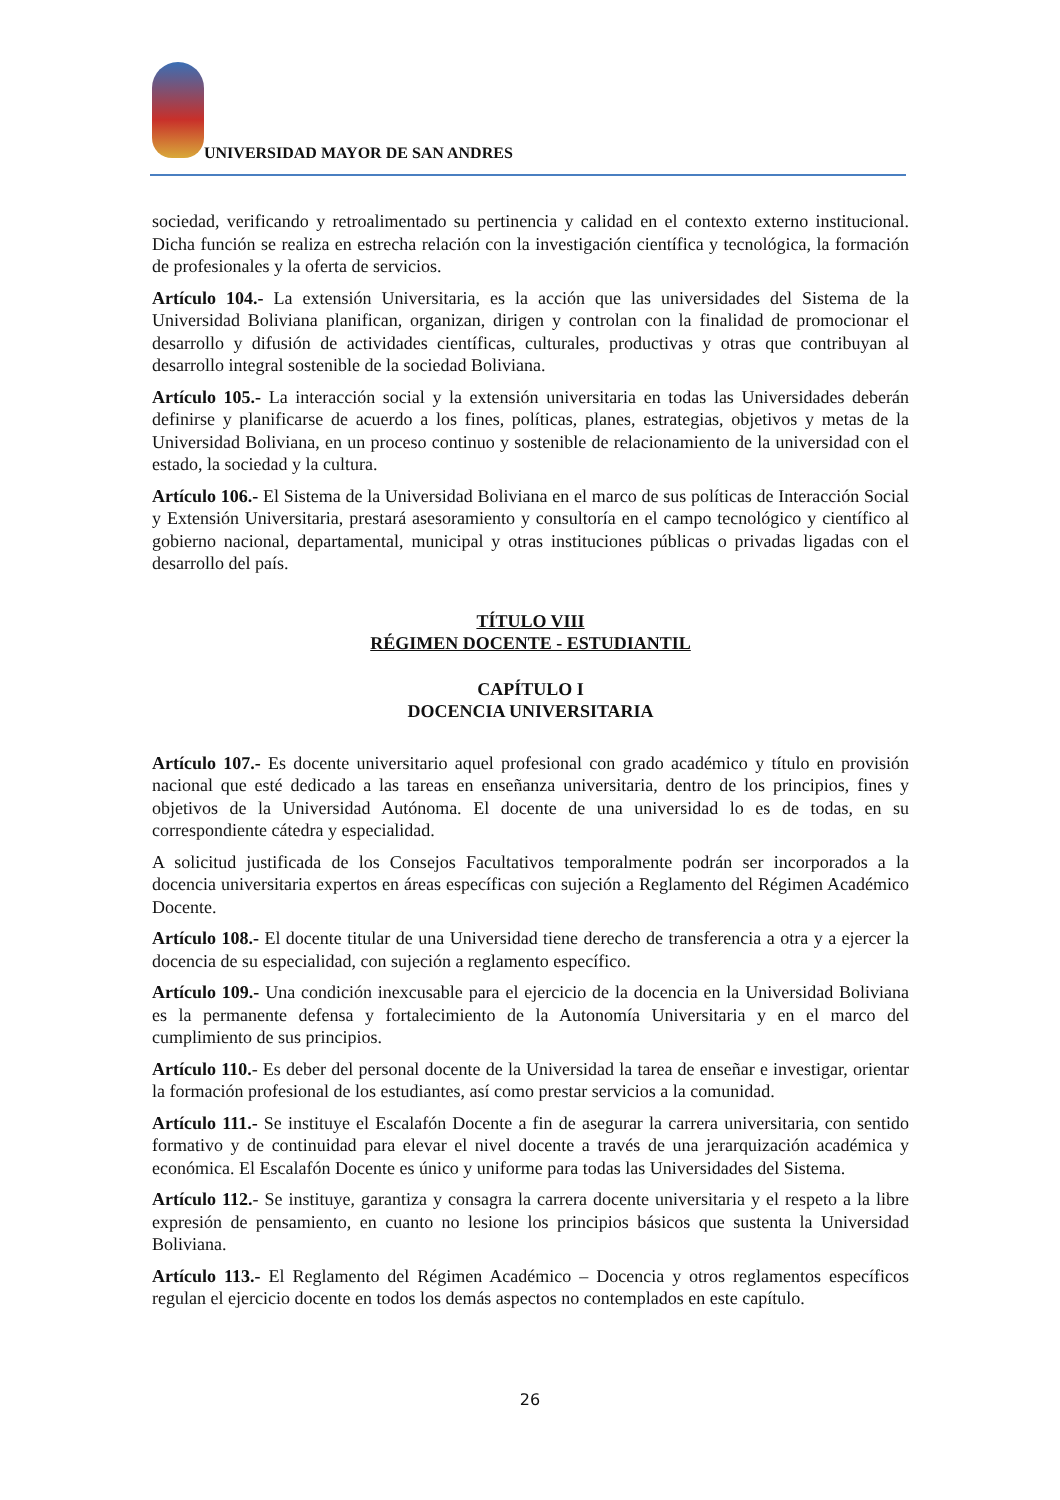UNIVERSIDAD MAYOR DE SAN ANDRES
sociedad, verificando y retroalimentado su pertinencia y calidad en el contexto externo institucional. Dicha función se realiza en estrecha relación con la investigación científica y tecnológica, la formación de profesionales y la oferta de servicios.
Artículo 104.- La extensión Universitaria, es la acción que las universidades del Sistema de la Universidad Boliviana planifican, organizan, dirigen y controlan con la finalidad de promocionar el desarrollo y difusión de actividades científicas, culturales, productivas y otras que contribuyan al desarrollo integral sostenible de la sociedad Boliviana.
Artículo 105.- La interacción social y la extensión universitaria en todas las Universidades deberán definirse y planificarse de acuerdo a los fines, políticas, planes, estrategias, objetivos y metas de la Universidad Boliviana, en un proceso continuo y sostenible de relacionamiento de la universidad con el estado, la sociedad y la cultura.
Artículo 106.- El Sistema de la Universidad Boliviana en el marco de sus políticas de Interacción Social y Extensión Universitaria, prestará asesoramiento y consultoría en el campo tecnológico y científico al gobierno nacional, departamental, municipal y otras instituciones públicas o privadas ligadas con el desarrollo del país.
TÍTULO VIII
RÉGIMEN DOCENTE - ESTUDIANTIL
CAPÍTULO I
DOCENCIA UNIVERSITARIA
Artículo 107.- Es docente universitario aquel profesional con grado académico y título en provisión nacional que esté dedicado a las tareas en enseñanza universitaria, dentro de los principios, fines y objetivos de la Universidad Autónoma. El docente de una universidad lo es de todas, en su correspondiente cátedra y especialidad.
A solicitud justificada de los Consejos Facultativos temporalmente podrán ser incorporados a la docencia universitaria expertos en áreas específicas con sujeción a Reglamento del Régimen Académico Docente.
Artículo 108.- El docente titular de una Universidad tiene derecho de transferencia a otra y a ejercer la docencia de su especialidad, con sujeción a reglamento específico.
Artículo 109.- Una condición inexcusable para el ejercicio de la docencia en la Universidad Boliviana es la permanente defensa y fortalecimiento de la Autonomía Universitaria y en el marco del cumplimiento de sus principios.
Artículo 110.- Es deber del personal docente de la Universidad la tarea de enseñar e investigar, orientar la formación profesional de los estudiantes, así como prestar servicios a la comunidad.
Artículo 111.- Se instituye el Escalafón Docente a fin de asegurar la carrera universitaria, con sentido formativo y de continuidad para elevar el nivel docente a través de una jerarquización académica y económica. El Escalafón Docente es único y uniforme para todas las Universidades del Sistema.
Artículo 112.- Se instituye, garantiza y consagra la carrera docente universitaria y el respeto a la libre expresión de pensamiento, en cuanto no lesione los principios básicos que sustenta la Universidad Boliviana.
Artículo 113.- El Reglamento del Régimen Académico – Docencia y otros reglamentos específicos regulan el ejercicio docente en todos los demás aspectos no contemplados en este capítulo.
26